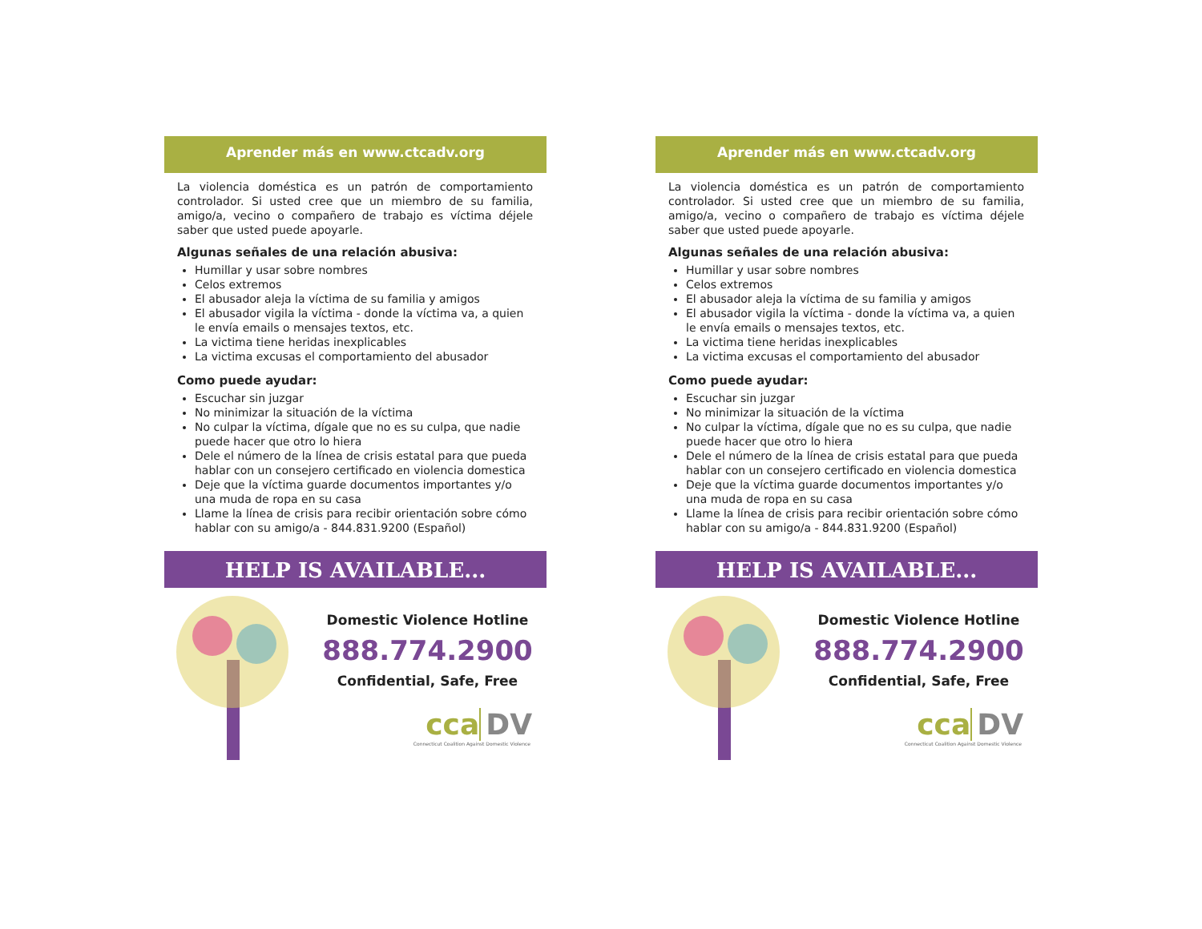Aprender más en www.ctcadv.org
La violencia doméstica es un patrón de comportamiento controlador. Si usted cree que un miembro de su familia, amigo/a, vecino o compañero de trabajo es víctima déjele saber que usted puede apoyarle.
Algunas señales de una relación abusiva:
Humillar y usar sobre nombres
Celos extremos
El abusador aleja la víctima de su familia y amigos
El abusador vigila la víctima - donde la víctima va, a quien le envía emails o mensajes textos, etc.
La victima tiene heridas inexplicables
La victima excusas el comportamiento del abusador
Como puede ayudar:
Escuchar sin juzgar
No minimizar la situación de la víctima
No culpar la víctima, dígale que no es su culpa, que nadie puede hacer que otro lo hiera
Dele el número de la línea de crisis estatal para que pueda hablar con un consejero certificado en violencia domestica
Deje que la víctima guarde documentos importantes y/o una muda de ropa en su casa
Llame la línea de crisis para recibir orientación sobre cómo hablar con su amigo/a - 844.831.9200 (Español)
HELP IS AVAILABLE...
Domestic Violence Hotline
888.774.2900
Confidential, Safe, Free
cca DV
Connecticut Coalition Against Domestic Violence
Aprender más en www.ctcadv.org
La violencia doméstica es un patrón de comportamiento controlador. Si usted cree que un miembro de su familia, amigo/a, vecino o compañero de trabajo es víctima déjele saber que usted puede apoyarle.
Algunas señales de una relación abusiva:
Humillar y usar sobre nombres
Celos extremos
El abusador aleja la víctima de su familia y amigos
El abusador vigila la víctima - donde la víctima va, a quien le envía emails o mensajes textos, etc.
La victima tiene heridas inexplicables
La victima excusas el comportamiento del abusador
Como puede ayudar:
Escuchar sin juzgar
No minimizar la situación de la víctima
No culpar la víctima, dígale que no es su culpa, que nadie puede hacer que otro lo hiera
Dele el número de la línea de crisis estatal para que pueda hablar con un consejero certificado en violencia domestica
Deje que la víctima guarde documentos importantes y/o una muda de ropa en su casa
Llame la línea de crisis para recibir orientación sobre cómo hablar con su amigo/a - 844.831.9200 (Español)
HELP IS AVAILABLE...
Domestic Violence Hotline
888.774.2900
Confidential, Safe, Free
cca DV
Connecticut Coalition Against Domestic Violence